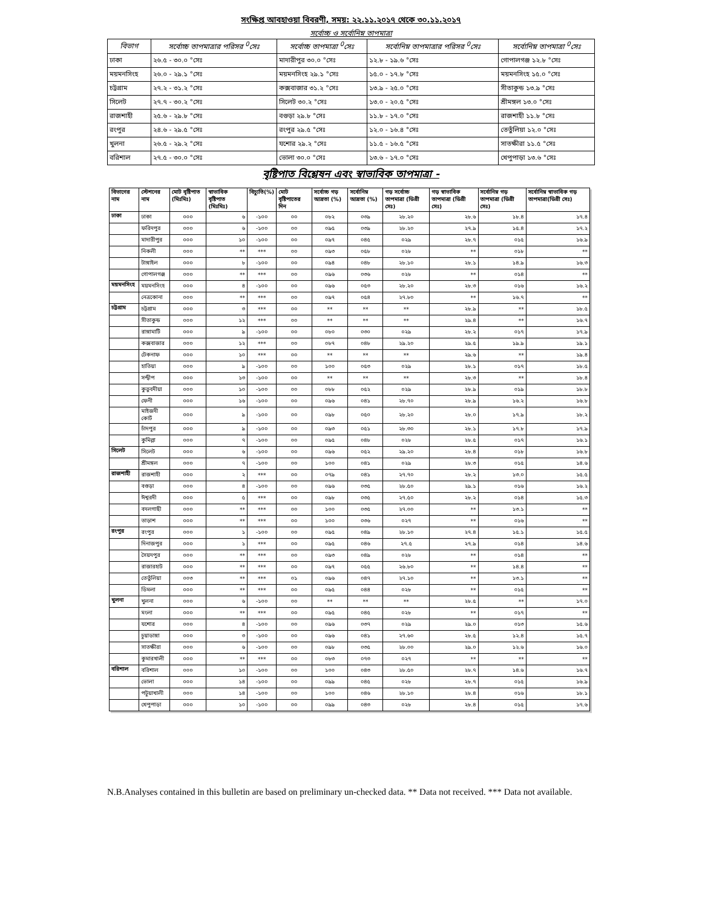সংক্ষিপ্ত আবহাওয়া বিবরণী, সময়: ২২.১১.২০১৭ থেকে ৩০.১১.২০১৭
সর্বোচ্চ ও সর্বোনিম্ন তাপমাত্রা
| বিভাগ | সর্বোচ্চ তাপমাত্রার পরিসর <sup>0</sup>সেঃ | সর্বোচ্চ তাপমাত্রা <sup>0</sup>সেঃ | সর্বোনিম্ন তাপমাত্রার পরিসর <sup>0</sup>সেঃ | সর্বোনিম্ন তাপমাত্রা <sup>0</sup>সেঃ |
| --- | --- | --- | --- | --- |
| ঢাকা | ২৬.৫ - ৩০.০ °সেঃ | মাদারীপুর ৩০.০ °সেঃ | ১২.৮ - ১৯.৬ °সেঃ | গোপালগঞ্জ ১২.৮ °সেঃ |
| ময়মনসিংহ | ২৬.০ - ২৯.১ °সেঃ | ময়মনসিংহ ২৯.১ °সেঃ | ১৫.০ - ১৭.৮ °সেঃ | ময়মনসিংহ ১৫.০ °সেঃ |
| চট্টগ্রাম | ২৭.২ - ৩১.২ °সেঃ | কক্সবাজার ৩১.২ °সেঃ | ১৩.৯ - ২৫.০ °সেঃ | সীতাকুন্ড ১৩.৯ °সেঃ |
| সিলেট | ২৭.৭ - ৩০.২ °সেঃ | সিলেট ৩০.২ °সেঃ | ১৩.০ - ২০.৫ °সেঃ | শ্রীমঙ্গল ১৩.০ °সেঃ |
| রাজশাহী | ২৫.৬ - ২৯.৮ °সেঃ | বগুড়া ২৯.৮ °সেঃ | ১১.৮ - ১৭.০ °সেঃ | রাজশাহী ১১.৮ °সেঃ |
| রংপুর | ২৪.৬ - ২৯.৫ °সেঃ | রংপুর ২৯.৫ °সেঃ | ১২.০ - ১৬.৪ °সেঃ | তেতুঁলিয়া ১২.০ °সেঃ |
| খুলনা | ২৬.৫ - ২৯.২ °সেঃ | যশোর ২৯.২ °সেঃ | ১১.৫ - ১৬.৫ °সেঃ | সাতক্ষীরা ১১.৫ °সেঃ |
| বরিশাল | ২৭.৫ - ৩০.০ °সেঃ | ভোলা ৩০.০ °সেঃ | ১৩.৬ - ১৭.০ °সেঃ | খেপুপাড়া ১৩.৬ °সেঃ |
বৃষ্টিপাত বিশ্লেষন এবং স্বাভাবিক তাপমাত্রা -
| বিভাগের নাম | স্টেশনের নাম | মোট বৃষ্টিপাত (মিঃমিঃ) | স্বাভাবিক বৃষ্টিপাত (মিঃমিঃ) | বিচ্যুতি(%) | মোট বৃষ্টিপাতের দিন | সর্বোচ্চ গড় আদ্রতা (%) | সর্বোনিম্ন আদ্রতা (%) | গড় সর্বোচ্চ তাপমাত্রা (ডিগ্রী সেঃ) | গড় স্বাভাবিক তাপমাত্রা (ডিগ্রী সেঃ) | সর্বোনিম্ন গড় তাপমাত্রা (ডিগ্রী সেঃ) | সর্বোনিম্ন স্বাভাবিক গড় তাপমাত্রা(ডিগ্রী সেঃ) |
| --- | --- | --- | --- | --- | --- | --- | --- | --- | --- | --- | --- |
| ঢাকা | ঢাকা | ০০০ | ৬ | -১০০ | ০০ | ০৮২ | ০৩৯ | ২৮.২০ | ২৮.৬ | ১৮.৪ | ১৭.৪ |
| | ফরিদপুর | ০০০ | ৬ | -১০০ | ০০ | ০৯৫ | ০৩৯ | ২৮.২০ | ২৭.৯ | ১৫.৪ | ১৭.২ |
| | মাদারীপুর | ০০০ | ১০ | -১০০ | ০০ | ০৯৭ | ০৪৫ | ০২৯ | ২৮.৭ | ০১৫ | ১৬.৯ |
| | নিকলী | ০০০ | ** | *** | ০০ | ০৯৩ | ০৫৮ | ০২৮ | ** | ০১৮ | ** |
| | টাঙ্গাইল | ০০০ | ৮ | -১০০ | ০০ | ০৯৪ | ০৪৮ | ২৮.১০ | ২৮.১ | ১৪.৯ | ১৬.৩ |
| | গোপালগঞ্জ | ০০০ | ** | *** | ০০ | ০৯৬ | ০৩৬ | ০২৮ | ** | ০১৪ | ** |
| ময়মনসিংহ | ময়মনসিংহ | ০০০ | ৪ | -১০০ | ০০ | ০৯৬ | ০৫৩ | ২৮.২০ | ২৮.৩ | ০১৬ | ১৬.২ |
| | নেত্রকোনা | ০০০ | ** | *** | ০০ | ০৯৭ | ০৫৪ | ২৭.৮০ | ** | ১৬.৭ | ** |
| চট্টগ্রাম | চট্টগ্রাম | ০০০ | ৩ | *** | ০০ | ** | ** | ** | ২৮.৯ | ** | ১৮.৫ |
| | সীতাকুন্ড | ০০০ | ১২ | *** | ০০ | ** | ** | ** | ২৯.৪ | ** | ১৬.৭ |
| | রাঙ্গামাটি | ০০০ | ৯ | -১০০ | ০০ | ০৮০ | ০৩০ | ০২৯ | ২৮.২ | ০১৭ | ১৭.৯ |
| | কক্সবাজার | ০০০ | ১২ | *** | ০০ | ০৮৭ | ০৪৮ | ২৯.২০ | ২৯.৫ | ১৯.৯ | ১৯.১ |
| | টেকনাফ | ০০০ | ১০ | *** | ০০ | ** | ** | ** | ২৯.৬ | ** | ১৯.৪ |
| | হাতিয়া | ০০০ | ৯ | -১০০ | ০০ | ১০০ | ০৫৩ | ০২৯ | ২৮.১ | ০১৭ | ১৮.৫ |
| | সন্দ্বীপ | ০০০ | ১৩ | -১০০ | ০০ | ** | ** | ** | ২৮.৩ | ** | ১৮.৪ |
| | কুতুবদীয়া | ০০০ | ১০ | -১০০ | ০০ | ০৮৮ | ০৫২ | ০২৯ | ২৮.৯ | ০১৯ | ১৮.৮ |
| | ফেনী | ০০০ | ১৬ | -১০০ | ০০ | ০৯৬ | ০৪১ | ২৮.৭০ | ২৮.৯ | ১৬.২ | ১৬.৮ |
| | মাইজদী কোর্ট | ০০০ | ৯ | -১০০ | ০০ | ০৯৮ | ০৫০ | ২৮.২০ | ২৮.০ | ১৭.৯ | ১৮.২ |
| | চাঁদপুর | ০০০ | ৯ | -১০০ | ০০ | ০৯৩ | ০৫১ | ২৮.৩০ | ২৮.১ | ১৭.৮ | ১৭.৯ |
| | কুমিল্লা | ০০০ | ৭ | -১০০ | ০০ | ০৯৫ | ০৪৮ | ০২৮ | ২৮.৫ | ০১৭ | ১৬.১ |
| সিলেট | সিলেট | ০০০ | ৬ | -১০০ | ০০ | ০৯৬ | ০৫২ | ২৯.২০ | ২৮.৪ | ০১৮ | ১৬.৮ |
| | শ্রীমঙ্গল | ০০০ | ৭ | -১০০ | ০০ | ১০০ | ০৪১ | ০২৯ | ২৮.৩ | ০১৫ | ১৪.৬ |
| রাজশাহী | রাজশাহী | ০০০ | ২ | *** | ০০ | ০৭৯ | ০৪১ | ২৭.৭০ | ২৮.২ | ১৩.০ | ১৫.৫ |
| | বগুড়া | ০০০ | ৪ | -১০০ | ০০ | ০৯৬ | ০৩৫ | ২৮.৫০ | ২৯.১ | ০১৬ | ১৬.২ |
| | ঈশ্বরদী | ০০০ | ৫ | *** | ০০ | ০৯৮ | ০৩৫ | ২৭.৫০ | ২৮.২ | ০১৪ | ১৫.৩ |
| | বদলগাছী | ০০০ | ** | *** | ০০ | ১০০ | ০৩৫ | ২৭.০০ | ** | ১৩.১ | ** |
| | তাড়াশ | ০০০ | ** | *** | ০০ | ১০০ | ০৩৬ | ০২৭ | ** | ০১৬ | ** |
| রংপুর | রংপুর | ০০০ | ১ | -১০০ | ০০ | ০৯৫ | ০৪৯ | ২৮.১০ | ২৭.৪ | ১৫.১ | ১৫.৫ |
| | দিনাজপুর | ০০০ | ১ | *** | ০০ | ০৯৫ | ০৪৬ | ২৭.৫ | ২৭.৯ | ০১৪ | ১৪.৬ |
| | সৈয়দপুর | ০০০ | ** | *** | ০০ | ০৯৩ | ০৪৯ | ০২৮ | ** | ০১৪ | ** |
| | রাজারহাট | ০০০ | ** | *** | ০০ | ০৯৭ | ০৫৫ | ২৬.৮০ | ** | ১৪.৪ | ** |
| | তেতুঁলিয়া | ০০৩ | ** | *** | ০১ | ০৯৬ | ০৪৭ | ২৭.১০ | ** | ১৩.১ | ** |
| | ডিমলা | ০০০ | ** | *** | ০০ | ০৯৫ | ০৪৪ | ০২৮ | ** | ০১৫ | ** |
| খুলনা | খুলনা | ০০০ | ৬ | -১০০ | ০০ | ** | ** | ** | ২৮.৫ | ** | ১৭.০ |
| | মংলা | ০০০ | ** | *** | ০০ | ০৯৫ | ০৪৫ | ০২৮ | ** | ০১৭ | ** |
| | যশোর | ০০০ | ৪ | -১০০ | ০০ | ০৯৬ | ০৩৭ | ০২৯ | ২৯.০ | ০১৩ | ১৫.৬ |
| | চুয়াডাঙ্গা | ০০০ | ৩ | -১০০ | ০০ | ০৯৬ | ০৪১ | ২৭.৬০ | ২৮.৫ | ১২.৪ | ১৫.৭ |
| | সাতক্ষীরা | ০০০ | ৬ | -১০০ | ০০ | ০৯৮ | ০৩৫ | ২৮.০০ | ২৯.০ | ১২.৬ | ১৬.০ |
| | কুমারখালী | ০০০ | ** | *** | ০০ | ০৮৩ | ০৭৩ | ০২৭ | ** | ** | ** |
| বরিশাল | বরিশাল | ০০০ | ১০ | -১০০ | ০০ | ১০০ | ০৪৩ | ২৮.৫০ | ২৮.৭ | ১৪.৬ | ১৬.৭ |
| | ভোলা | ০০০ | ১৪ | -১০০ | ০০ | ০৯৯ | ০৪৫ | ০২৮ | ২৮.৭ | ০১৫ | ১৬.৯ |
| | পটুয়াখালী | ০০০ | ১৪ | -১০০ | ০০ | ১০০ | ০৪৬ | ২৮.১০ | ২৮.৪ | ০১৬ | ১৮.১ |
| | খেপুপাড়া | ০০০ | ১০ | -১০০ | ০০ | ০৯৯ | ০৪৩ | ০২৮ | ২৮.৪ | ০১৫ | ১৭.৬ |
N.B.Analyses contained in this bulletin are based on preliminary un-checked data. ** Data not received. *** Data not available.